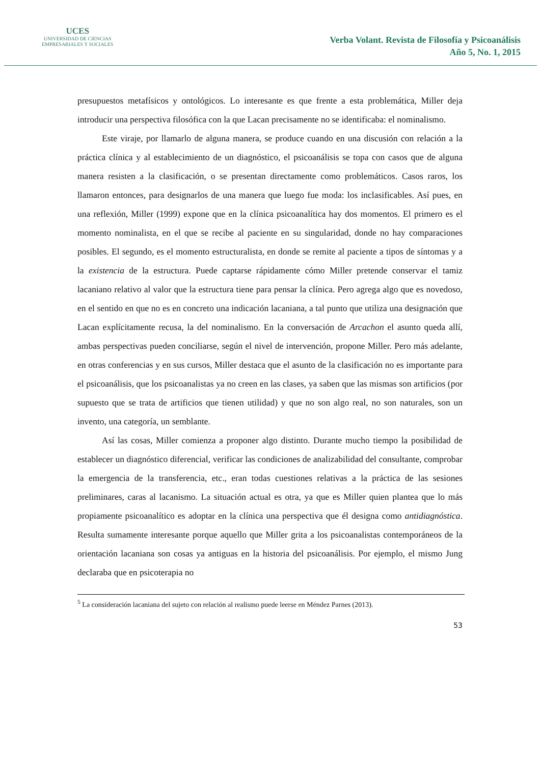UCES
UNIVERSIDAD DE CIENCIAS
EMPRESARIALES Y SOCIALES
Verba Volant. Revista de Filosofía y Psicoanálisis
Año 5, No. 1, 2015
presupuestos metafísicos y ontológicos. Lo interesante es que frente a esta problemática, Miller deja introducir una perspectiva filosófica con la que Lacan precisamente no se identificaba: el nominalismo.
Este viraje, por llamarlo de alguna manera, se produce cuando en una discusión con relación a la práctica clínica y al establecimiento de un diagnóstico, el psicoanálisis se topa con casos que de alguna manera resisten a la clasificación, o se presentan directamente como problemáticos. Casos raros, los llamaron entonces, para designarlos de una manera que luego fue moda: los inclasificables. Así pues, en una reflexión, Miller (1999) expone que en la clínica psicoanalítica hay dos momentos. El primero es el momento nominalista, en el que se recibe al paciente en su singularidad, donde no hay comparaciones posibles. El segundo, es el momento estructuralista, en donde se remite al paciente a tipos de síntomas y a la existencia de la estructura. Puede captarse rápidamente cómo Miller pretende conservar el tamiz lacaniano relativo al valor que la estructura tiene para pensar la clínica. Pero agrega algo que es novedoso, en el sentido en que no es en concreto una indicación lacaniana, a tal punto que utiliza una designación que Lacan explícitamente recusa, la del nominalismo. En la conversación de Arcachon el asunto queda allí, ambas perspectivas pueden conciliarse, según el nivel de intervención, propone Miller. Pero más adelante, en otras conferencias y en sus cursos, Miller destaca que el asunto de la clasificación no es importante para el psicoanálisis, que los psicoanalistas ya no creen en las clases, ya saben que las mismas son artificios (por supuesto que se trata de artificios que tienen utilidad) y que no son algo real, no son naturales, son un invento, una categoría, un semblante.
Así las cosas, Miller comienza a proponer algo distinto. Durante mucho tiempo la posibilidad de establecer un diagnóstico diferencial, verificar las condiciones de analizabilidad del consultante, comprobar la emergencia de la transferencia, etc., eran todas cuestiones relativas a la práctica de las sesiones preliminares, caras al lacanismo. La situación actual es otra, ya que es Miller quien plantea que lo más propiamente psicoanalítico es adoptar en la clínica una perspectiva que él designa como antidiagnóstica. Resulta sumamente interesante porque aquello que Miller grita a los psicoanalistas contemporáneos de la orientación lacaniana son cosas ya antiguas en la historia del psicoanálisis. Por ejemplo, el mismo Jung declaraba que en psicoterapia no
<sup>5</sup> La consideración lacaniana del sujeto con relación al realismo puede leerse en Méndez Parnes (2013).
53